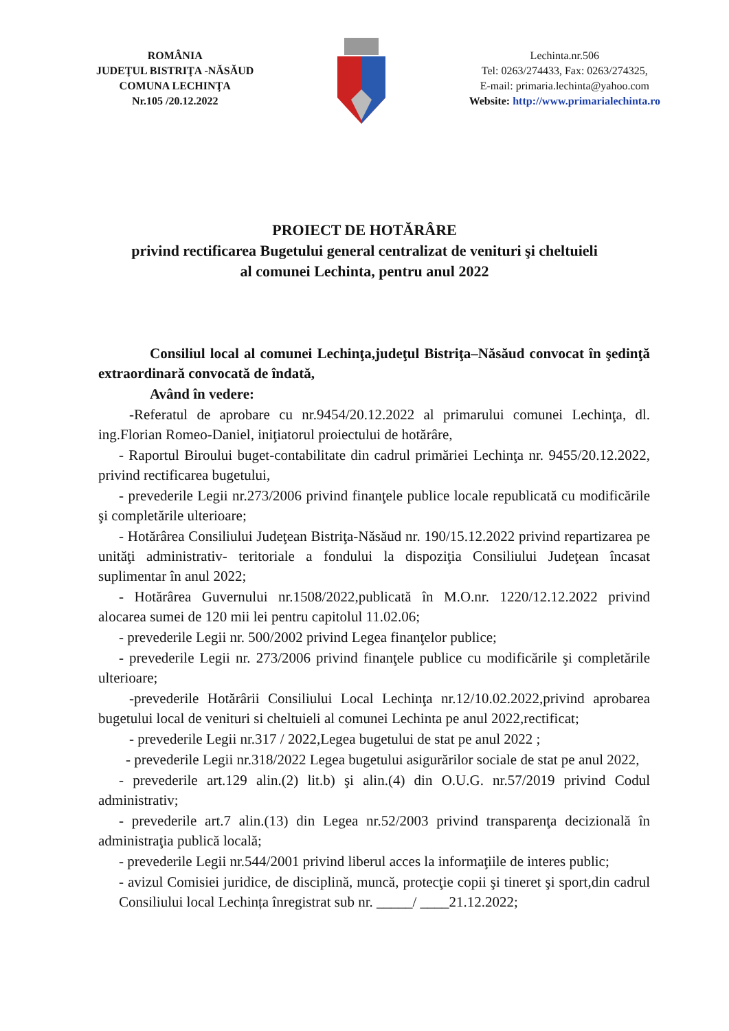ROMÂNIA
JUDEŢUL BISTRIŢA -NĂSĂUD
COMUNA LECHINŢA
Nr.105 /20.12.2022
Lechinta.nr.506
Tel: 0263/274433, Fax: 0263/274325,
E-mail: primaria.lechinta@yahoo.com
Website: http://www.primarialechinta.ro
PROIECT DE HOTĂRÂRE
privind rectificarea Bugetului general centralizat de venituri şi cheltuieli
al comunei Lechinta, pentru anul 2022
Consiliul local al comunei Lechinţa,judeţul Bistriţa–Năsăud convocat în şedinţă extraordinară convocată de îndată,
Având în vedere:
-Referatul de aprobare cu nr.9454/20.12.2022 al primarului comunei Lechinţa, dl. ing.Florian Romeo-Daniel, iniţiatorul proiectului de hotărâre,
- Raportul Biroului buget-contabilitate din cadrul primăriei Lechinţa nr. 9455/20.12.2022, privind rectificarea bugetului,
- prevederile Legii nr.273/2006 privind finanţele publice locale republicată cu modificările şi completările ulterioare;
- Hotărârea Consiliului Judeţean Bistriţa-Năsăud nr. 190/15.12.2022 privind repartizarea pe unităţi administrativ- teritoriale a fondului la dispoziţia Consiliului Judeţean încasat suplimentar în anul 2022;
- Hotărârea Guvernului nr.1508/2022,publicată în M.O.nr. 1220/12.12.2022 privind alocarea sumei de 120 mii lei pentru capitolul 11.02.06;
- prevederile Legii nr. 500/2002 privind Legea finanţelor publice;
- prevederile Legii nr. 273/2006 privind finanţele publice cu modificările şi completările ulterioare;
-prevederile Hotărârii Consiliului Local Lechinţa nr.12/10.02.2022,privind aprobarea bugetului local de venituri si cheltuieli al comunei Lechinta pe anul 2022,rectificat;
- prevederile Legii nr.317 / 2022,Legea bugetului de stat pe anul 2022 ;
- prevederile Legii nr.318/2022 Legea bugetului asigurărilor sociale de stat pe anul 2022,
- prevederile art.129 alin.(2) lit.b) şi alin.(4) din O.U.G. nr.57/2019 privind Codul administrativ;
- prevederile art.7 alin.(13) din Legea nr.52/2003 privind transparenţa decizională în administraţia publică locală;
- prevederile Legii nr.544/2001 privind liberul acces la informaţiile de interes public;
- avizul Comisiei juridice, de disciplină, muncă, protecţie copii şi tineret şi sport,din cadrul Consiliului local Lechința înregistrat sub nr. _____/ ____21.12.2022;